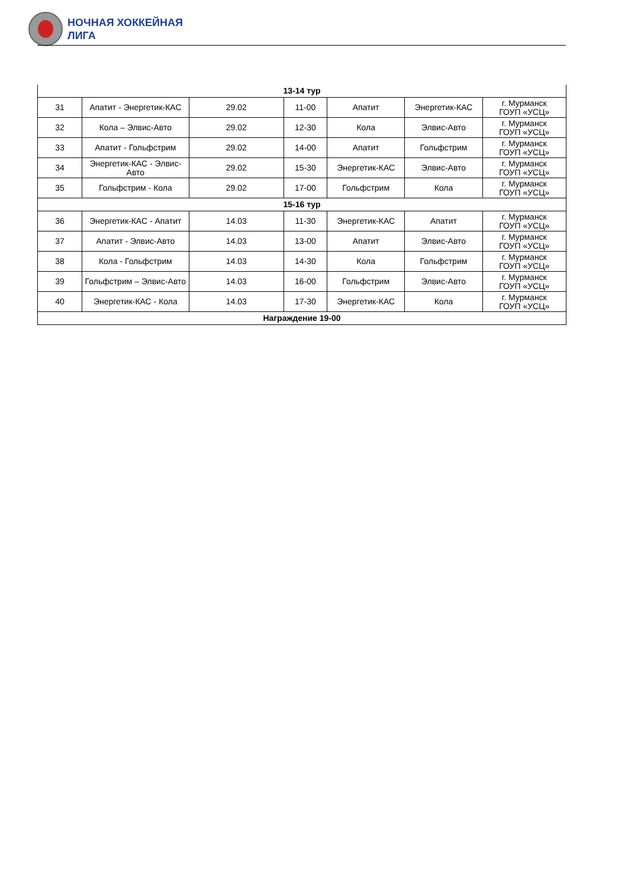НОЧНАЯ ХОККЕЙНАЯ
ЛИГА
| 13-14 тур | | | | | | |
| 31 | Апатит - Энергетик-КАС | 29.02 | 11-00 | Апатит | Энергетик-КАС | г. Мурманск ГОУП «УСЦ» |
| 32 | Кола – Элвис-Авто | 29.02 | 12-30 | Кола | Элвис-Авто | г. Мурманск ГОУП «УСЦ» |
| 33 | Апатит - Гольфстрим | 29.02 | 14-00 | Апатит | Гольфстрим | г. Мурманск ГОУП «УСЦ» |
| 34 | Энергетик-КАС - Элвис-Авто | 29.02 | 15-30 | Энергетик-КАС | Элвис-Авто | г. Мурманск ГОУП «УСЦ» |
| 35 | Гольфстрим - Кола | 29.02 | 17-00 | Гольфстрим | Кола | г. Мурманск ГОУП «УСЦ» |
| 15-16 тур | | | | | | |
| 36 | Энергетик-КАС - Апатит | 14.03 | 11-30 | Энергетик-КАС | Апатит | г. Мурманск ГОУП «УСЦ» |
| 37 | Апатит - Элвис-Авто | 14.03 | 13-00 | Апатит | Элвис-Авто | г. Мурманск ГОУП «УСЦ» |
| 38 | Кола - Гольфстрим | 14.03 | 14-30 | Кола | Гольфстрим | г. Мурманск ГОУП «УСЦ» |
| 39 | Гольфстрим – Элвис-Авто | 14.03 | 16-00 | Гольфстрим | Элвис-Авто | г. Мурманск ГОУП «УСЦ» |
| 40 | Энергетик-КАС - Кола | 14.03 | 17-30 | Энергетик-КАС | Кола | г. Мурманск ГОУП «УСЦ» |
| Награждение 19-00 | | | | | | |